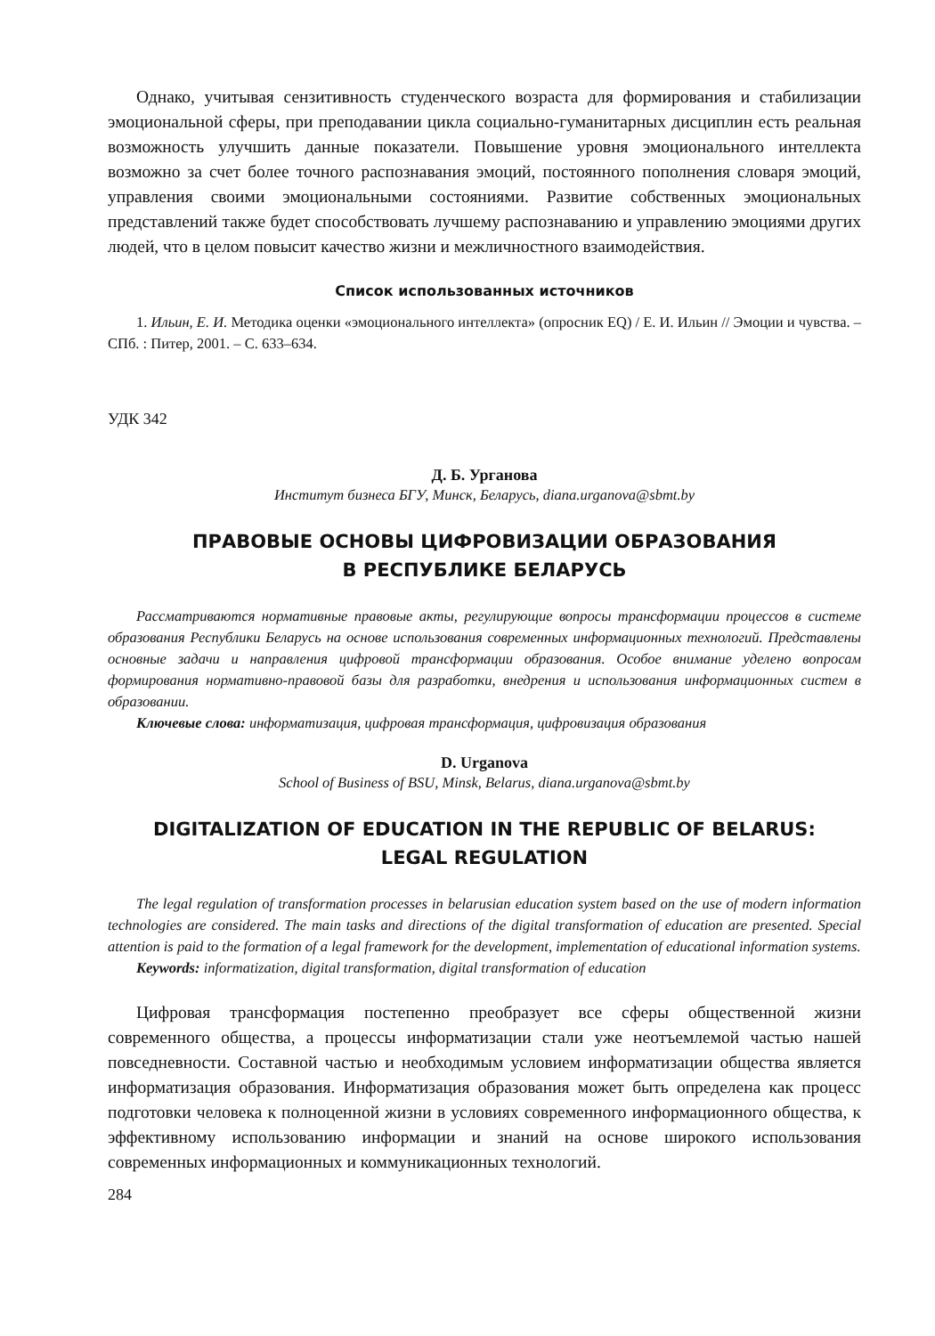Однако, учитывая сензитивность студенческого возраста для формирования и стабилизации эмоциональной сферы, при преподавании цикла социально-гуманитарных дисциплин есть реальная возможность улучшить данные показатели. Повышение уровня эмоционального интеллекта возможно за счет более точного распознавания эмоций, постоянного пополнения словаря эмоций, управления своими эмоциональными состояниями. Развитие собственных эмоциональных представлений также будет способствовать лучшему распознаванию и управлению эмоциями других людей, что в целом повысит качество жизни и межличностного взаимодействия.
Список использованных источников
1. Ильин, Е. И. Методика оценки «эмоционального интеллекта» (опросник EQ) / Е. И. Ильин // Эмоции и чувства. – СПб. : Питер, 2001. – С. 633–634.
УДК 342
Д. Б. Урганова
Институт бизнеса БГУ, Минск, Беларусь, diana.urganova@sbmt.by
ПРАВОВЫЕ ОСНОВЫ ЦИФРОВИЗАЦИИ ОБРАЗОВАНИЯ
В РЕСПУБЛИКЕ БЕЛАРУСЬ
Рассматриваются нормативные правовые акты, регулирующие вопросы трансформации процессов в системе образования Республики Беларусь на основе использования современных информационных технологий. Представлены основные задачи и направления цифровой трансформации образования. Особое внимание уделено вопросам формирования нормативно-правовой базы для разработки, внедрения и использования информационных систем в образовании.
Ключевые слова: информатизация, цифровая трансформация, цифровизация образования
D. Urganova
School of Business of BSU, Minsk, Belarus, diana.urganova@sbmt.by
DIGITALIZATION OF EDUCATION IN THE REPUBLIC OF BELARUS:
LEGAL REGULATION
The legal regulation of transformation processes in belarusian education system based on the use of modern information technologies are considered. The main tasks and directions of the digital transformation of education are presented. Special attention is paid to the formation of a legal framework for the development, implementation of educational information systems.
Keywords: informatization, digital transformation, digital transformation of education
Цифровая трансформация постепенно преобразует все сферы общественной жизни современного общества, а процессы информатизации стали уже неотъемлемой частью нашей повседневности. Составной частью и необходимым условием информатизации общества является информатизация образования. Информатизация образования может быть определена как процесс подготовки человека к полноценной жизни в условиях современного информационного общества, к эффективному использованию информации и знаний на основе широкого использования современных информационных и коммуникационных технологий.
284